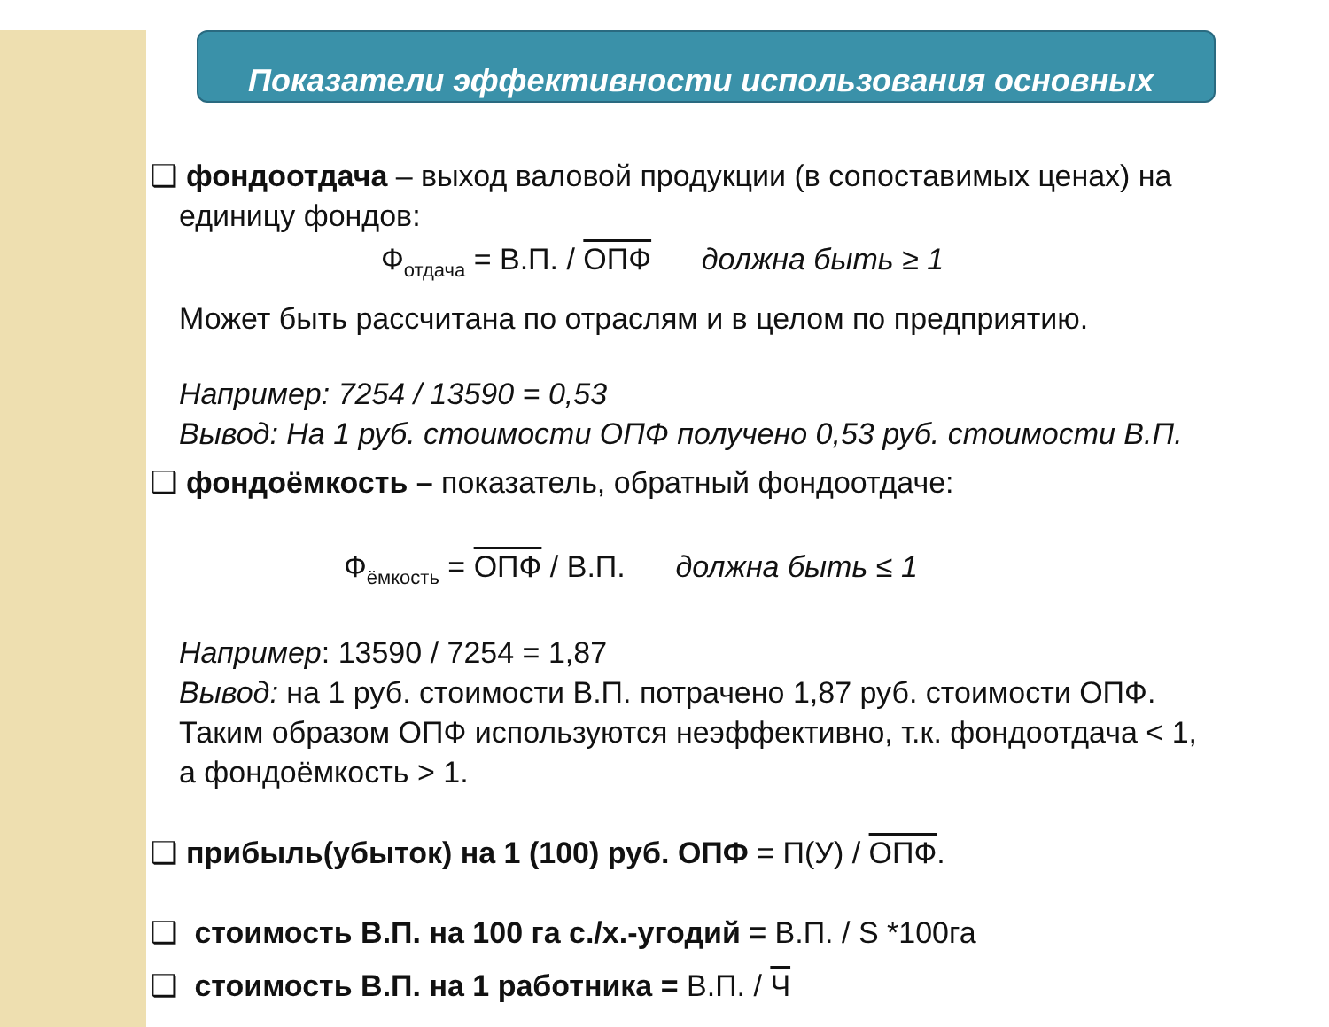Показатели эффективности использования основных
❑ фондоотдача – выход валовой продукции (в сопоставимых ценах) на
единицу фондов:
Ф<sub>отдача</sub> = В.П. / ОПФ должна быть ≥ 1
Может быть рассчитана по отраслям и в целом по предприятию.
Например: 7254 / 13590 = 0,53
Вывод: На 1 руб. стоимости ОПФ получено 0,53 руб. стоимости В.П.
❑ фондоёмкость – показатель, обратный фондоотдаче:
Ф<sub>ёмкость</sub> = ОПФ / В.П. должна быть ≤ 1
Например: 13590 / 7254 = 1,87
Вывод: на 1 руб. стоимости В.П. потрачено 1,87 руб. стоимости ОПФ.
Таким образом ОПФ используются неэффективно, т.к. фондоотдача < 1,
а фондоёмкость > 1.
❑ прибыль(убыток) на 1 (100) руб. ОПФ = П(У) / ОПФ.
❑ стоимость В.П. на 100 га с./х.-угодий = В.П. / S *100га
❑ стоимость В.П. на 1 работника = В.П. / Ч